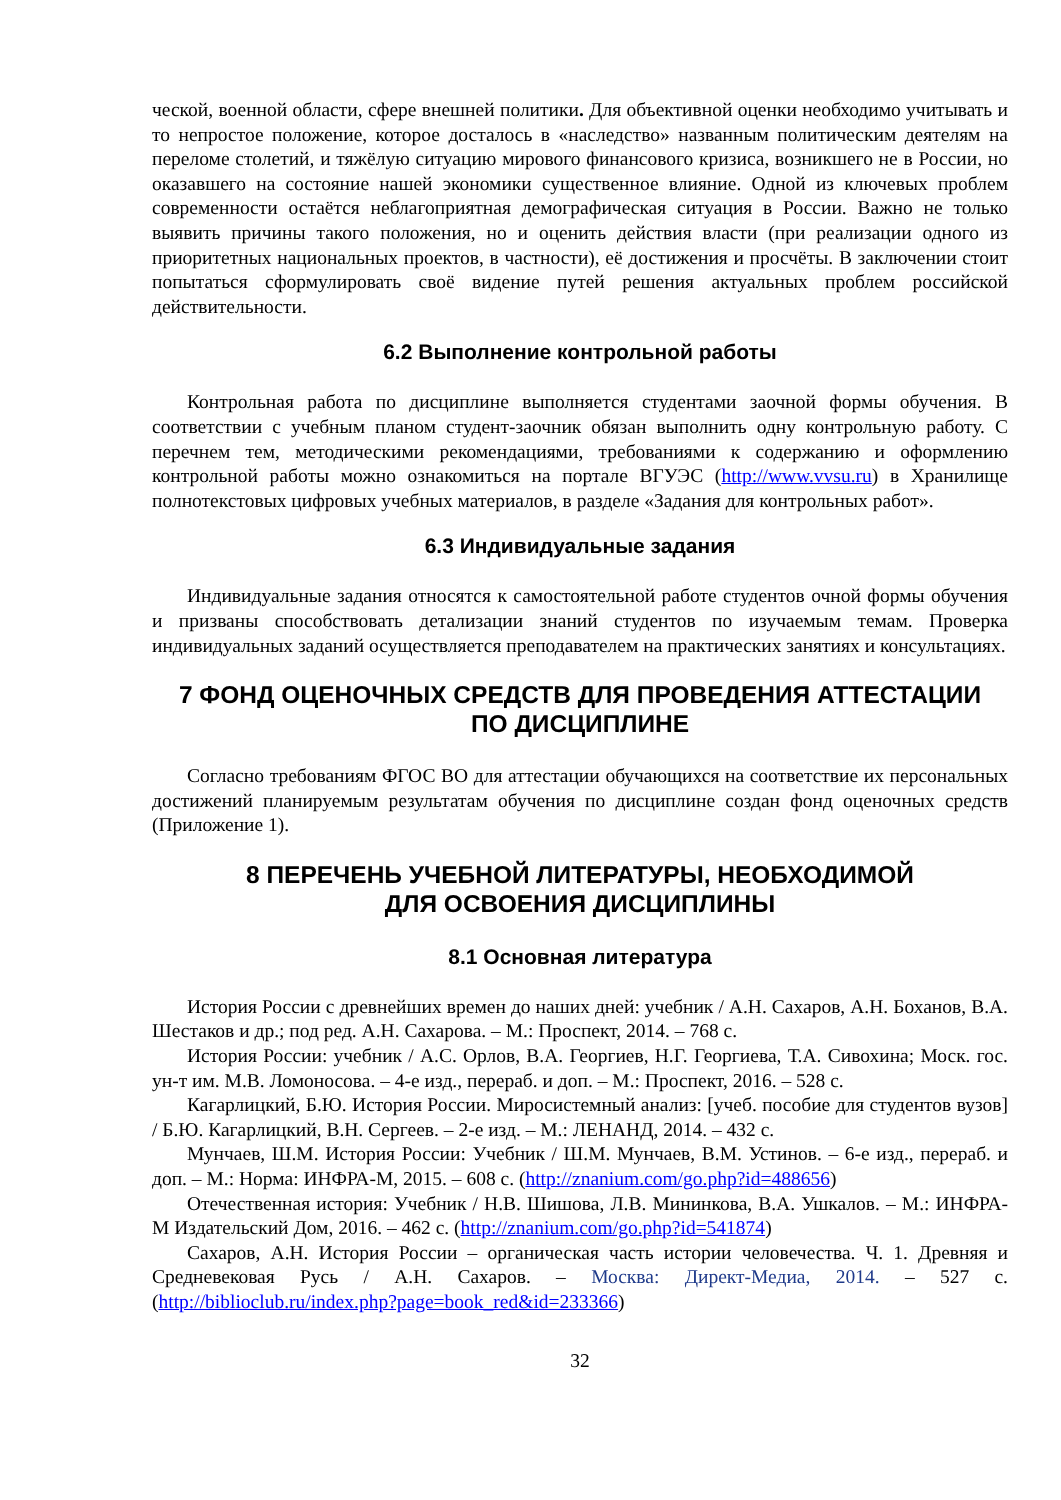ческой, военной области, сфере внешней политики. Для объективной оценки необходимо учитывать и то непростое положение, которое досталось в «наследство» названным политическим деятелям на переломе столетий, и тяжёлую ситуацию мирового финансового кризиса, возникшего не в России, но оказавшего на состояние нашей экономики существенное влияние. Одной из ключевых проблем современности остаётся неблагоприятная демографическая ситуация в России. Важно не только выявить причины такого положения, но и оценить действия власти (при реализации одного из приоритетных национальных проектов, в частности), её достижения и просчёты. В заключении стоит попытаться сформулировать своё видение путей решения актуальных проблем российской действительности.
6.2 Выполнение контрольной работы
Контрольная работа по дисциплине выполняется студентами заочной формы обучения. В соответствии с учебным планом студент-заочник обязан выполнить одну контрольную работу. С перечнем тем, методическими рекомендациями, требованиями к содержанию и оформлению контрольной работы можно ознакомиться на портале ВГУЭС (http://www.vvsu.ru) в Хранилище полнотекстовых цифровых учебных материалов, в разделе «Задания для контрольных работ».
6.3 Индивидуальные задания
Индивидуальные задания относятся к самостоятельной работе студентов очной формы обучения и призваны способствовать детализации знаний студентов по изучаемым темам. Проверка индивидуальных заданий осуществляется преподавателем на практических занятиях и консультациях.
7 ФОНД ОЦЕНОЧНЫХ СРЕДСТВ ДЛЯ ПРОВЕДЕНИЯ АТТЕСТАЦИИ
ПО ДИСЦИПЛИНЕ
Согласно требованиям ФГОС ВО для аттестации обучающихся на соответствие их персональных достижений планируемым результатам обучения по дисциплине создан фонд оценочных средств (Приложение 1).
8 ПЕРЕЧЕНЬ УЧЕБНОЙ ЛИТЕРАТУРЫ, НЕОБХОДИМОЙ
ДЛЯ ОСВОЕНИЯ ДИСЦИПЛИНЫ
8.1 Основная литература
История России с древнейших времен до наших дней: учебник / А.Н. Сахаров, А.Н. Боханов, В.А. Шестаков и др.; под ред. А.Н. Сахарова. – М.: Проспект, 2014. – 768 с.
История России: учебник / А.С. Орлов, В.А. Георгиев, Н.Г. Георгиева, Т.А. Сивохина; Моск. гос. ун-т им. М.В. Ломоносова. – 4-е изд., перераб. и доп. – М.: Проспект, 2016. – 528 с.
Кагарлицкий, Б.Ю. История России. Миросистемный анализ: [учеб. пособие для студентов вузов] / Б.Ю. Кагарлицкий, В.Н. Сергеев. – 2-е изд. – М.: ЛЕНАНД, 2014. – 432 с.
Мунчаев, Ш.М. История России: Учебник / Ш.М. Мунчаев, В.М. Устинов. – 6-е изд., перераб. и доп. – М.: Норма: ИНФРА-М, 2015. – 608 с. (http://znanium.com/go.php?id=488656)
Отечественная история: Учебник / Н.В. Шишова, Л.В. Мининкова, В.А. Ушкалов. – М.: ИНФРА-М Издательский Дом, 2016. – 462 с. (http://znanium.com/go.php?id=541874)
Сахаров, А.Н. История России – органическая часть истории человечества. Ч. 1. Древняя и Средневековая Русь / А.Н. Сахаров. – Москва: Директ-Медиа, 2014. – 527 с. (http://biblioclub.ru/index.php?page=book_red&id=233366)
32